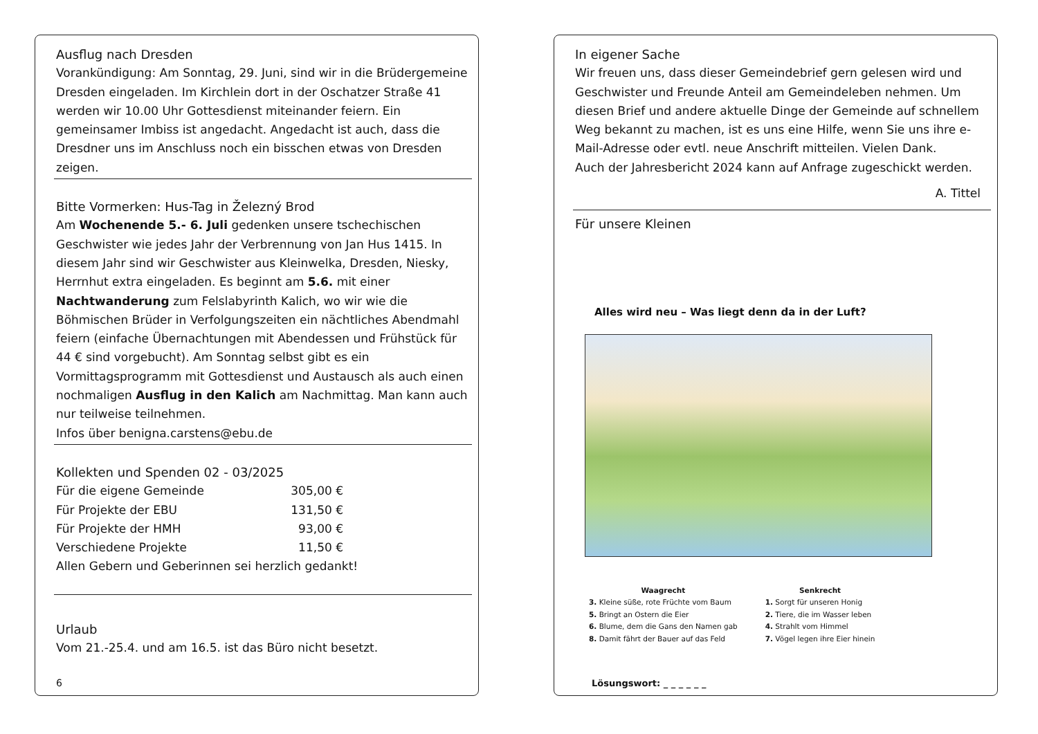Ausflug nach Dresden
Vorankündigung: Am Sonntag, 29. Juni, sind wir in die Brüdergemeine Dresden eingeladen. Im Kirchlein dort in der Oschatzer Straße 41 werden wir 10.00 Uhr Gottesdienst miteinander feiern. Ein gemeinsamer Imbiss ist angedacht. Angedacht ist auch, dass die Dresdner uns im Anschluss noch ein bisschen etwas von Dresden zeigen.
Bitte Vormerken: Hus-Tag in Železný Brod
Am Wochenende 5.- 6. Juli gedenken unsere tschechischen Geschwister wie jedes Jahr der Verbrennung von Jan Hus 1415. In diesem Jahr sind wir Geschwister aus Kleinwelka, Dresden, Niesky, Herrnhut extra eingeladen. Es beginnt am 5.6. mit einer Nachtwanderung zum Felslabyrinth Kalich, wo wir wie die Böhmischen Brüder in Verfolgungszeiten ein nächtliches Abendmahl feiern (einfache Übernachtungen mit Abendessen und Frühstück für 44 € sind vorgebucht). Am Sonntag selbst gibt es ein Vormittagsprogramm mit Gottesdienst und Austausch als auch einen nochmaligen Ausflug in den Kalich am Nachmittag. Man kann auch nur teilweise teilnehmen.
Infos über benigna.carstens@ebu.de
Kollekten und Spenden 02 - 03/2025
| Für die eigene Gemeinde | 305,00 € |
| Für Projekte der EBU | 131,50 € |
| Für Projekte der HMH | 93,00 € |
| Verschiedene Projekte | 11,50 € |
Allen Gebern und Geberinnen sei herzlich gedankt!
Urlaub
Vom 21.-25.4. und am 16.5. ist das Büro nicht besetzt.
6
In eigener Sache
Wir freuen uns, dass dieser Gemeindebrief gern gelesen wird und Geschwister und Freunde Anteil am Gemeindeleben nehmen. Um diesen Brief und andere aktuelle Dinge der Gemeinde auf schnellem Weg bekannt zu machen, ist es uns eine Hilfe, wenn Sie uns ihre e-Mail-Adresse oder evtl. neue Anschrift mitteilen. Vielen Dank.
Auch der Jahresbericht 2024 kann auf Anfrage zugeschickt werden.
A. Tittel
Für unsere Kleinen
Alles wird neu – Was liegt denn da in der Luft?
Waagrecht
3. Kleine süße, rote Früchte vom Baum
5. Bringt an Ostern die Eier
6. Blume, dem die Gans den Namen gab
8. Damit fährt der Bauer auf das Feld
Senkrecht
1. Sorgt für unseren Honig
2. Tiere, die im Wasser leben
4. Strahlt vom Himmel
7. Vögel legen ihre Eier hinein
Lösungswort: _ _ _ _ _ _